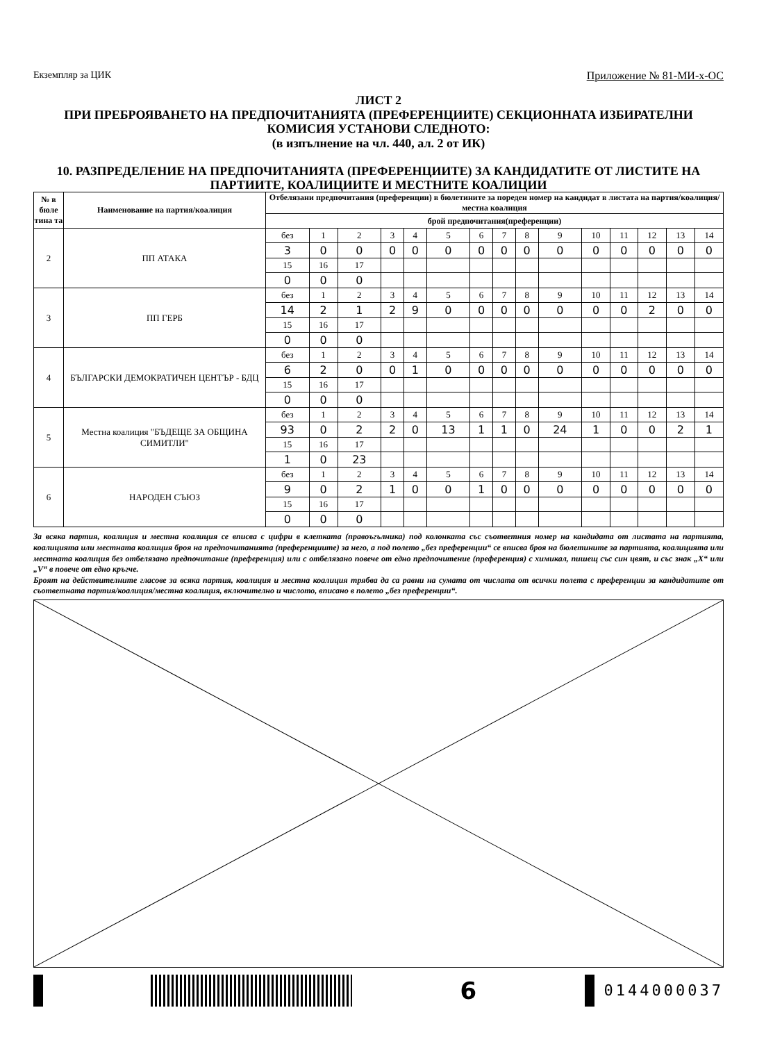Екземпляр за ЦИК Приложение № 81-МИ-х-ОС
ЛИСТ 2
ПРИ ПРЕБРОЯВАНЕТО НА ПРЕДПОЧИТАНИЯТА (ПРЕФЕРЕНЦИИТЕ) СЕКЦИОННАТА ИЗБИРАТЕЛНИ КОМИСИЯ УСТАНОВИ СЛЕДНОТО:
(в изпълнение на чл. 440, ал. 2 от ИК)
10. РАЗПРЕДЕЛЕНИЕ НА ПРЕДПОЧИТАНИЯТА (ПРЕФЕРЕНЦИИТЕ) ЗА КАНДИДАТИТЕ ОТ ЛИСТИТЕ НА ПАРТИИТЕ, КОАЛИЦИИТЕ И МЕСТНИТЕ КОАЛИЦИИ
| № в бюле тина та | Наименование на партия/коалиция | Отбелязани предпочитания (преференции) в бюлетините за пореден номер на кандидат в листата на партия/коалиция/местна коалиция | | | | | | | | | | | | | | |
| --- | --- | --- | --- | --- | --- | --- | --- | --- | --- | --- | --- | --- | --- | --- | --- | --- |
| | | брой предпочитания(преференции) | | | | | | | | | | | | | | |
| 2 | ПП АТАКА | без | 1 | 2 | 3 | 4 | 5 | 6 | 7 | 8 | 9 | 10 | 11 | 12 | 13 | 14 |
| | | 3 | 0 | 0 | 0 | 0 | 0 | 0 | 0 | 0 | 0 | 0 | 0 | 0 | 0 | 0 |
| | | 15 | 16 | 17 | | | | | | | | | | | | |
| | | 0 | 0 | 0 | | | | | | | | | | | | |
| 3 | ПП ГЕРБ | без | 1 | 2 | 3 | 4 | 5 | 6 | 7 | 8 | 9 | 10 | 11 | 12 | 13 | 14 |
| | | 14 | 2 | 1 | 2 | 9 | 0 | 0 | 0 | 0 | 0 | 0 | 0 | 2 | 0 | 0 |
| | | 15 | 16 | 17 | | | | | | | | | | | | |
| | | 0 | 0 | 0 | | | | | | | | | | | | |
| 4 | БЪЛГАРСКИ ДЕМОКРАТИЧЕН ЦЕНТЪР - БДЦ | без | 1 | 2 | 3 | 4 | 5 | 6 | 7 | 8 | 9 | 10 | 11 | 12 | 13 | 14 |
| | | 6 | 2 | 0 | 0 | 1 | 0 | 0 | 0 | 0 | 0 | 0 | 0 | 0 | 0 | 0 |
| | | 15 | 16 | 17 | | | | | | | | | | | | |
| | | 0 | 0 | 0 | | | | | | | | | | | | |
| 5 | Местна коалиция "БЪДЕЩЕ ЗА ОБЩИНА СИМИТЛИ" | без | 1 | 2 | 3 | 4 | 5 | 6 | 7 | 8 | 9 | 10 | 11 | 12 | 13 | 14 |
| | | 93 | 0 | 2 | 2 | 0 | 13 | 1 | 1 | 0 | 24 | 1 | 0 | 0 | 2 | 1 |
| | | 15 | 16 | 17 | | | | | | | | | | | | |
| | | 1 | 0 | 23 | | | | | | | | | | | | |
| 6 | НАРОДЕН СЪЮЗ | без | 1 | 2 | 3 | 4 | 5 | 6 | 7 | 8 | 9 | 10 | 11 | 12 | 13 | 14 |
| | | 9 | 0 | 2 | 1 | 0 | 0 | 1 | 0 | 0 | 0 | 0 | 0 | 0 | 0 | 0 |
| | | 15 | 16 | 17 | | | | | | | | | | | | |
| | | 0 | 0 | 0 | | | | | | | | | | | | |
За всяка партия, коалиция и местна коалиция се вписва с цифри в клетката (правоъгълника) под колонката със съответния номер на кандидата от листата на партията, коалицията или местната коалиция броя на предпочитанията (преференциите) за него, а под полето „без преференции“ се вписва броя на бюлетините за партията, коалицията или местната коалиция без отбелязано предпочитание (преференция) или с отбелязано повече от едно предпочитение (преференция) с химикал, пишещ със син цвят, и със знак „X“ или „V“ в повече от едно кръгче.
Броят на действителните гласове за всяка партия, коалиция и местна коалиция трябва да са равни на сумата от числата от всички полета с преференции за кандидатите от съответната партия/коалиция/местна коалиция, включително и числото, вписано в полето „без преференции“.
6
0144000037